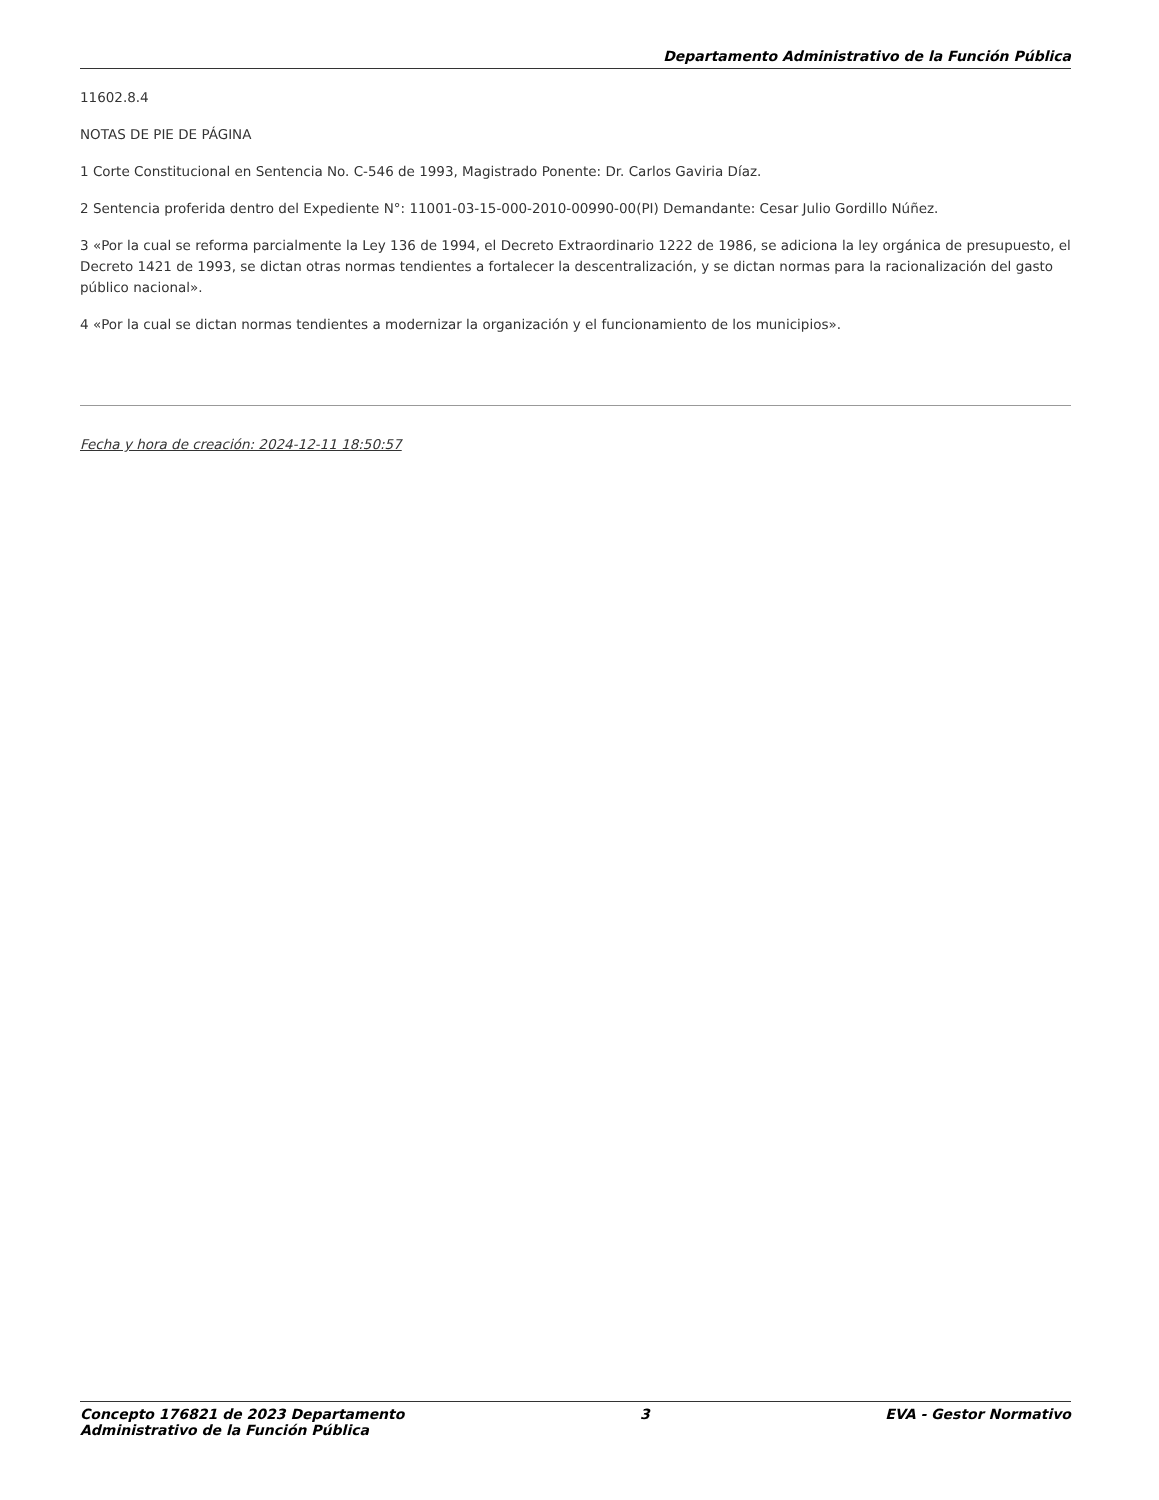Departamento Administrativo de la Función Pública
11602.8.4
NOTAS DE PIE DE PÁGINA
1 Corte Constitucional en Sentencia No. C-546 de 1993, Magistrado Ponente: Dr. Carlos Gaviria Díaz.
2 Sentencia proferida dentro del Expediente N°: 11001-03-15-000-2010-00990-00(PI) Demandante: Cesar Julio Gordillo Núñez.
3 «Por la cual se reforma parcialmente la Ley 136 de 1994, el Decreto Extraordinario 1222 de 1986, se adiciona la ley orgánica de presupuesto, el Decreto 1421 de 1993, se dictan otras normas tendientes a fortalecer la descentralización, y se dictan normas para la racionalización del gasto público nacional».
4 «Por la cual se dictan normas tendientes a modernizar la organización y el funcionamiento de los municipios».
Fecha y hora de creación: 2024-12-11 18:50:57
Concepto 176821 de 2023 Departamento
Administrativo de la Función Pública
3 EVA - Gestor Normativo